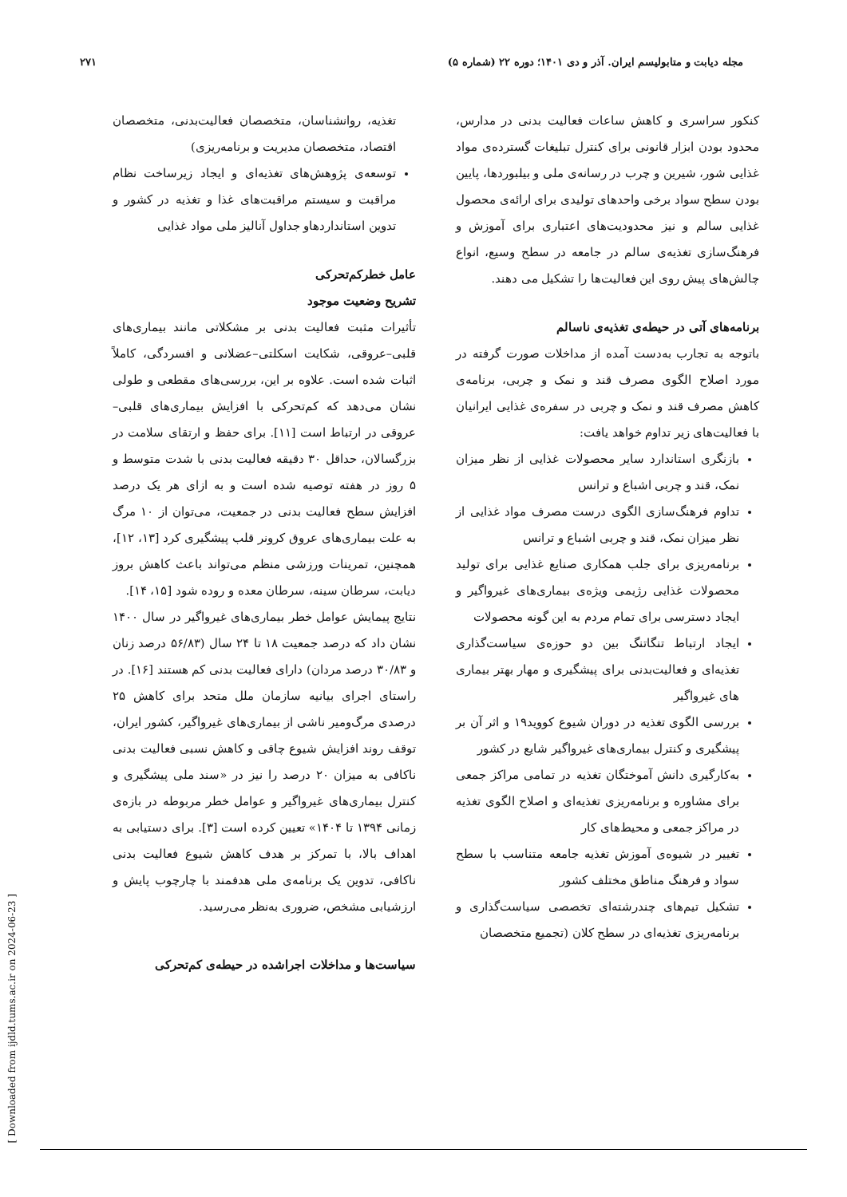مجله دیابت و متابولیسم ایران. آذر و دی ۱۴۰۱؛ دوره ۲۲ (شماره ۵) ۲۷۱
کنکور سراسری و کاهش ساعات فعالیت بدنی در مدارس، محدود بودن ابزار قانونی برای کنترل تبلیغات گسترده‌ی مواد غذایی شور، شیرین و چرب در رسانه‌ی ملی و بیلبوردها، پایین بودن سطح سواد برخی واحدهای تولیدی برای ارائه‌ی محصول غذایی سالم و نیز محدودیت‌های اعتباری برای آموزش و فرهنگ‌سازی تغذیه‌ی سالم در جامعه در سطح وسیع، انواع چالش‌های پیش روی این فعالیت‌ها را تشکیل می دهند.
برنامه‌های آتی در حیطه‌ی تغذیه‌ی ناسالم
باتوجه به تجارب به‌دست آمده از مداخلات صورت گرفته در مورد اصلاح الگوی مصرف قند و نمک و چربی، برنامه‌ی کاهش مصرف قند و نمک و چربی در سفره‌ی غذایی ایرانیان با فعالیت‌های زیر تداوم خواهد یافت:
بازنگری استاندارد سایر محصولات غذایی از نظر میزان نمک، قند و چربی اشباع و ترانس
تداوم فرهنگ‌سازی الگوی درست مصرف مواد غذایی از نظر میزان نمک، قند و چربی اشباع و ترانس
برنامه‌ریزی برای جلب همکاری صنایع غذایی برای تولید محصولات غذایی رژیمی ویژه‌ی بیماری‌های غیرواگیر و ایجاد دسترسی برای تمام مردم به این گونه محصولات
ایجاد ارتباط تنگاتنگ بین دو حوزه‌ی سیاست‌گذاری تغذیه‌ای و فعالیت‌بدنی برای پیشگیری و مهار بهتر بیماری های غیرواگیر
بررسی الگوی تغذیه در دوران شیوع کووید۱۹ و اثر آن بر پیشگیری و کنترل بیماری‌های غیرواگیر شایع در کشور
به‌کارگیری دانش آموختگان تغذیه در تمامی مراکز جمعی برای مشاوره و برنامه‌ریزی تغذیه‌ای و اصلاح الگوی تغذیه در مراکز جمعی و محیط‌های کار
تغییر در شیوه‌ی آموزش تغذیه جامعه متناسب با سطح سواد و فرهنگ مناطق مختلف کشور
تشکیل تیم‌های چندرشته‌ای تخصصی سیاست‌گذاری و برنامه‌ریزی تغذیه‌ای در سطح کلان (تجمیع متخصصان
تغذیه، روانشناسان، متخصصان فعالیت‌بدنی، متخصصان اقتصاد، متخصصان مدیریت و برنامه‌ریزی)
توسعه‌ی پژوهش‌های تغذیه‌ای و ایجاد زیرساخت نظام مراقبت و سیستم مراقبت‌های غذا و تغذیه در کشور و تدوین استانداردهاو جداول آنالیز ملی مواد غذایی
عامل خطرکم‌تحرکی
تشریح وضعیت موجود
تأثیرات مثبت فعالیت بدنی بر مشکلاتی مانند بیماری‌های قلبی–عروقی، شکایت اسکلتی–عضلانی و افسردگی، کاملاً اثبات شده است. علاوه بر این، بررسی‌های مقطعی و طولی نشان می‌دهد که کم‌تحرکی با افزایش بیماری‌های قلبی–عروقی در ارتباط است [۱۱]. برای حفظ و ارتقای سلامت در بزرگسالان، حداقل ۳۰ دقیقه فعالیت بدنی با شدت متوسط و ۵ روز در هفته توصیه شده است و به ازای هر یک درصد افزایش سطح فعالیت بدنی در جمعیت، می‌توان از ۱۰ مرگ به علت بیماری‌های عروق کرونر قلب پیشگیری کرد [۱۳، ۱۲]، همچنین، تمرینات ورزشی منظم می‌تواند باعث کاهش بروز دیابت، سرطان سینه، سرطان معده و روده شود [۱۵، ۱۴].
نتایج پیمایش عوامل خطر بیماری‌های غیرواگیر در سال ۱۴۰۰ نشان داد که درصد جمعیت ۱۸ تا ۲۴ سال (۵۶/۸۳ درصد زنان و ۳۰/۸۳ درصد مردان) دارای فعالیت بدنی کم هستند [۱۶]. در راستای اجرای بیانیه سازمان ملل متحد برای کاهش ۲۵ درصدی مرگ‌ومیر ناشی از بیماری‌های غیرواگیر، کشور ایران، توقف روند افزایش شیوع چاقی و کاهش نسبی فعالیت بدنی ناکافی به میزان ۲۰ درصد را نیز در «سند ملی پیشگیری و کنترل بیماری‌های غیرواگیر و عوامل خطر مربوطه در بازه‌ی زمانی ۱۳۹۴ تا ۱۴۰۴» تعیین کرده است [۳]. برای دستیابی به اهداف بالا، با تمرکز بر هدف کاهش شیوع فعالیت بدنی ناکافی، تدوین یک برنامه‌ی ملی هدفمند با چارچوب پایش و ارزشیابی مشخص، ضروری به‌نظر می‌رسید.
سیاست‌ها و مداخلات اجراشده در حیطه‌ی کم‌تحرکی
[ Downloaded from ijdld.tums.ac.ir on 2024-06-23 ]